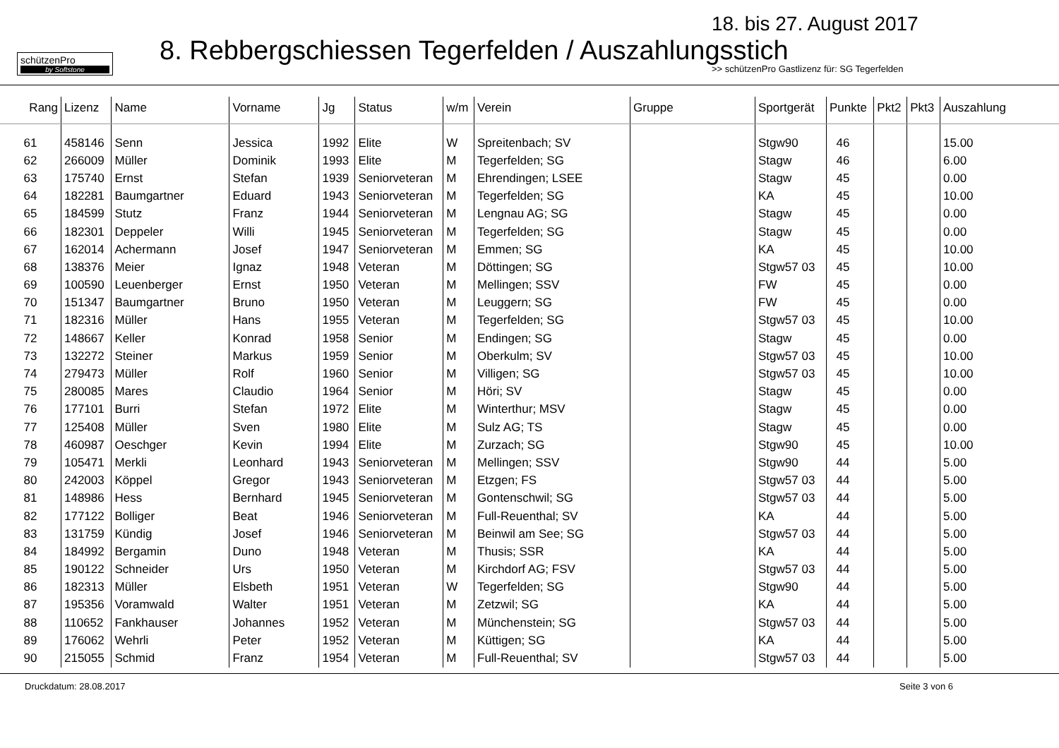schützenPro
by Softstone
18. bis 27. August 2017
8. Rebbergschiessen Tegerfelden / Auszahlungsstich
>> schützenPro Gastlizenz für: SG Tegerfelden
| Rang | Lizenz | Name | Vorname | Jg | Status | w/m | Verein | Gruppe | Sportgerät | Punkte | Pkt2 | Pkt3 | Auszahlung |
| --- | --- | --- | --- | --- | --- | --- | --- | --- | --- | --- | --- | --- | --- |
| 61 | 458146 | Senn | Jessica | 1992 | Elite | W | Spreitenbach; SV | | Stgw90 | 46 | | | 15.00 |
| 62 | 266009 | Müller | Dominik | 1993 | Elite | M | Tegerfelden; SG | | Stagw | 46 | | | 6.00 |
| 63 | 175740 | Ernst | Stefan | 1939 | Seniorveteran | M | Ehrendingen; LSEE | | Stagw | 45 | | | 0.00 |
| 64 | 182281 | Baumgartner | Eduard | 1943 | Seniorveteran | M | Tegerfelden; SG | | KA | 45 | | | 10.00 |
| 65 | 184599 | Stutz | Franz | 1944 | Seniorveteran | M | Lengnau AG; SG | | Stagw | 45 | | | 0.00 |
| 66 | 182301 | Deppeler | Willi | 1945 | Seniorveteran | M | Tegerfelden; SG | | Stagw | 45 | | | 0.00 |
| 67 | 162014 | Achermann | Josef | 1947 | Seniorveteran | M | Emmen; SG | | KA | 45 | | | 10.00 |
| 68 | 138376 | Meier | Ignaz | 1948 | Veteran | M | Döttingen; SG | | Stgw57 03 | 45 | | | 10.00 |
| 69 | 100590 | Leuenberger | Ernst | 1950 | Veteran | M | Mellingen; SSV | | FW | 45 | | | 0.00 |
| 70 | 151347 | Baumgartner | Bruno | 1950 | Veteran | M | Leuggern; SG | | FW | 45 | | | 0.00 |
| 71 | 182316 | Müller | Hans | 1955 | Veteran | M | Tegerfelden; SG | | Stgw57 03 | 45 | | | 10.00 |
| 72 | 148667 | Keller | Konrad | 1958 | Senior | M | Endingen; SG | | Stagw | 45 | | | 0.00 |
| 73 | 132272 | Steiner | Markus | 1959 | Senior | M | Oberkulm; SV | | Stgw57 03 | 45 | | | 10.00 |
| 74 | 279473 | Müller | Rolf | 1960 | Senior | M | Villigen; SG | | Stgw57 03 | 45 | | | 10.00 |
| 75 | 280085 | Mares | Claudio | 1964 | Senior | M | Höri; SV | | Stagw | 45 | | | 0.00 |
| 76 | 177101 | Burri | Stefan | 1972 | Elite | M | Winterthur; MSV | | Stagw | 45 | | | 0.00 |
| 77 | 125408 | Müller | Sven | 1980 | Elite | M | Sulz AG; TS | | Stagw | 45 | | | 0.00 |
| 78 | 460987 | Oeschger | Kevin | 1994 | Elite | M | Zurzach; SG | | Stgw90 | 45 | | | 10.00 |
| 79 | 105471 | Merkli | Leonhard | 1943 | Seniorveteran | M | Mellingen; SSV | | Stgw90 | 44 | | | 5.00 |
| 80 | 242003 | Köppel | Gregor | 1943 | Seniorveteran | M | Etzgen; FS | | Stgw57 03 | 44 | | | 5.00 |
| 81 | 148986 | Hess | Bernhard | 1945 | Seniorveteran | M | Gontenschwil; SG | | Stgw57 03 | 44 | | | 5.00 |
| 82 | 177122 | Bolliger | Beat | 1946 | Seniorveteran | M | Full-Reuenthal; SV | | KA | 44 | | | 5.00 |
| 83 | 131759 | Kündig | Josef | 1946 | Seniorveteran | M | Beinwil am See; SG | | Stgw57 03 | 44 | | | 5.00 |
| 84 | 184992 | Bergamin | Duno | 1948 | Veteran | M | Thusis; SSR | | KA | 44 | | | 5.00 |
| 85 | 190122 | Schneider | Urs | 1950 | Veteran | M | Kirchdorf AG; FSV | | Stgw57 03 | 44 | | | 5.00 |
| 86 | 182313 | Müller | Elsbeth | 1951 | Veteran | W | Tegerfelden; SG | | Stgw90 | 44 | | | 5.00 |
| 87 | 195356 | Voramwald | Walter | 1951 | Veteran | M | Zetzwil; SG | | KA | 44 | | | 5.00 |
| 88 | 110652 | Fankhauser | Johannes | 1952 | Veteran | M | Münchenstein; SG | | Stgw57 03 | 44 | | | 5.00 |
| 89 | 176062 | Wehrli | Peter | 1952 | Veteran | M | Küttigen; SG | | KA | 44 | | | 5.00 |
| 90 | 215055 | Schmid | Franz | 1954 | Veteran | M | Full-Reuenthal; SV | | Stgw57 03 | 44 | | | 5.00 |
Druckdatum: 28.08.2017 Seite 3 von 6